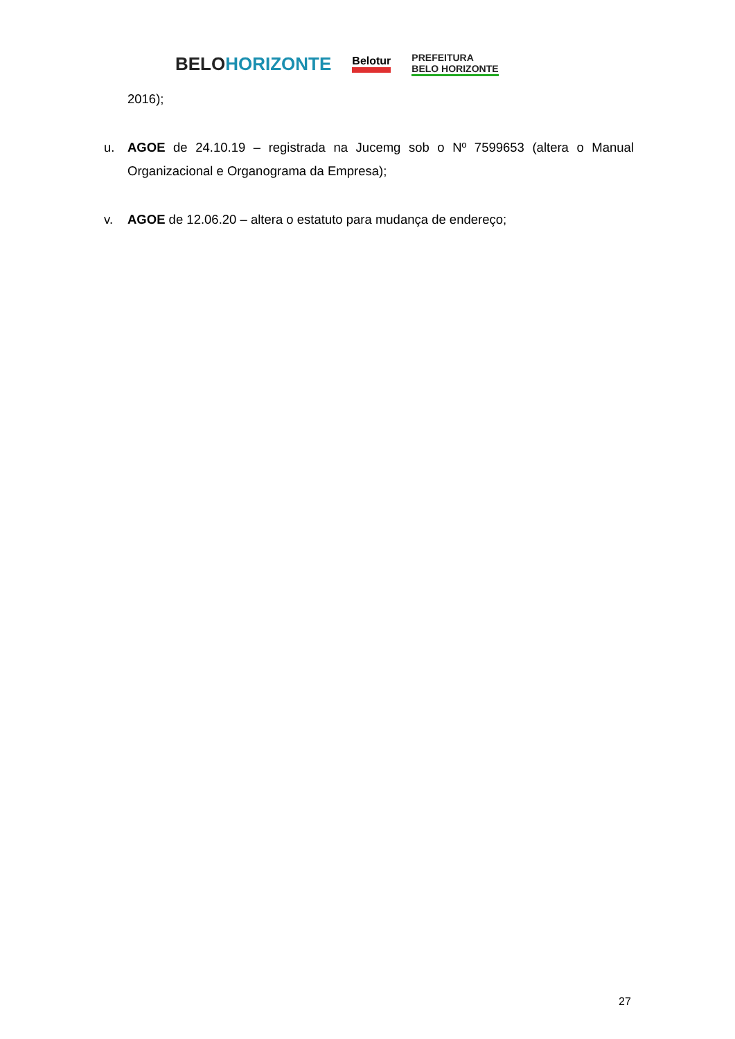BELOHORIZONTE Belotur PREFEITURA
BELO HORIZONTE
2016);
u. AGOE de 24.10.19 – registrada na Jucemg sob o Nº 7599653 (altera o Manual Organizacional e Organograma da Empresa);
v. AGOE de 12.06.20 – altera o estatuto para mudança de endereço;
27